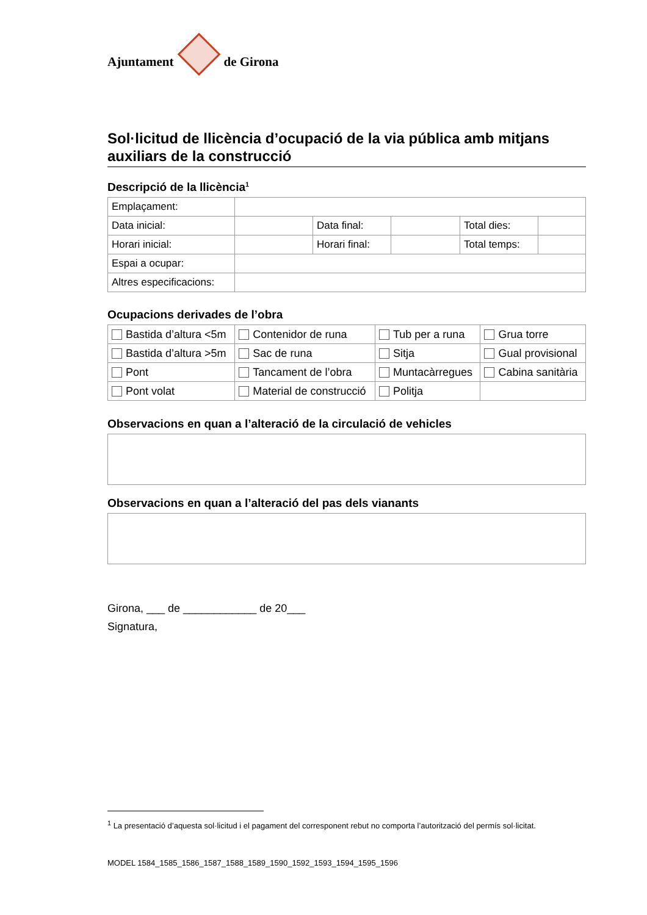Ajuntament de Girona
Sol·licitud de llicència d’ocupació de la via pública amb mitjans auxiliars de la construcció
Descripció de la llicència<sup>1</sup>
| Emplaçament: | | | | | |
| Data inicial: | | Data final: | | Total dies: | |
| Horari inicial: | | Horari final: | | Total temps: | |
| Espai a ocupar: | | | | | |
| Altres especificacions: | | | | | |
Ocupacions derivades de l’obra
| Bastida d’altura <5m | Contenidor de runa | Tub per a runa | Grua torre |
| Bastida d’altura >5m | Sac de runa | Sitja | Gual provisional |
| Pont | Tancament de l’obra | Muntacàrregues | Cabina sanitària |
| Pont volat | Material de construcció | Politja | |
Observacions en quan a l’alteració de la circulació de vehicles
Observacions en quan a l’alteració del pas dels vianants
Girona, ___ de ____________ de 20___
Signatura,
<sup>1</sup> La presentació d’aquesta sol·licitud i el pagament del corresponent rebut no comporta l’autorització del permís sol·licitat.
MODEL 1584_1585_1586_1587_1588_1589_1590_1592_1593_1594_1595_1596